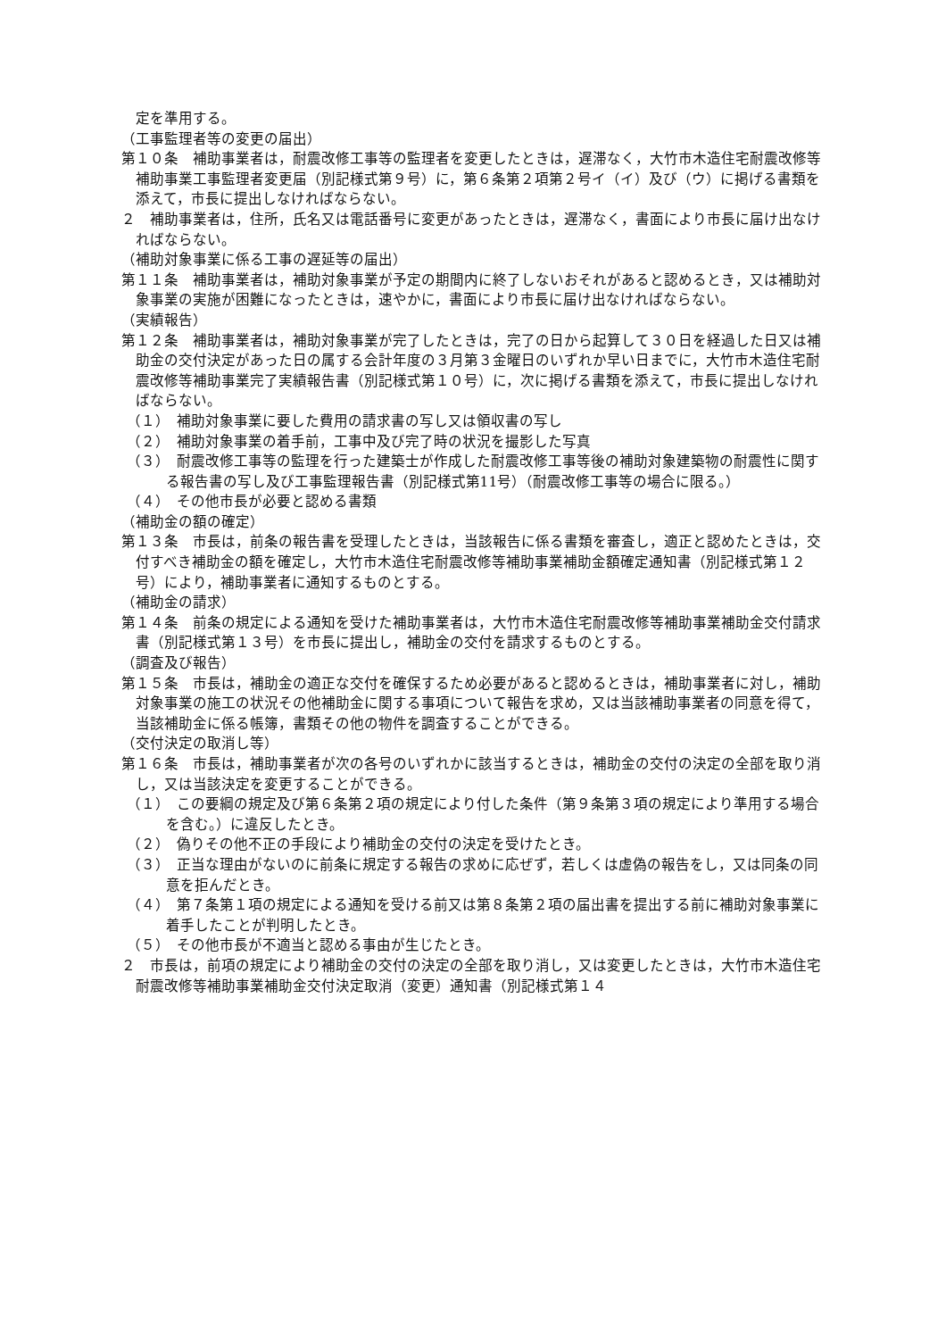定を準用する。
（工事監理者等の変更の届出）
第１０条　補助事業者は，耐震改修工事等の監理者を変更したときは，遅滞なく，大竹市木造住宅耐震改修等補助事業工事監理者変更届（別記様式第９号）に，第６条第２項第２号イ（イ）及び（ウ）に掲げる書類を添えて，市長に提出しなければならない。
２　補助事業者は，住所，氏名又は電話番号に変更があったときは，遅滞なく，書面により市長に届け出なければならない。
（補助対象事業に係る工事の遅延等の届出）
第１１条　補助事業者は，補助対象事業が予定の期間内に終了しないおそれがあると認めるとき，又は補助対象事業の実施が困難になったときは，速やかに，書面により市長に届け出なければならない。
（実績報告）
第１２条　補助事業者は，補助対象事業が完了したときは，完了の日から起算して３０日を経過した日又は補助金の交付決定があった日の属する会計年度の３月第３金曜日のいずれか早い日までに，大竹市木造住宅耐震改修等補助事業完了実績報告書（別記様式第１０号）に，次に掲げる書類を添えて，市長に提出しなければならない。
（１）　補助対象事業に要した費用の請求書の写し又は領収書の写し
（２）　補助対象事業の着手前，工事中及び完了時の状況を撮影した写真
（３）　耐震改修工事等の監理を行った建築士が作成した耐震改修工事等後の補助対象建築物の耐震性に関する報告書の写し及び工事監理報告書（別記様式第11号）（耐震改修工事等の場合に限る。）
（４）　その他市長が必要と認める書類
（補助金の額の確定）
第１３条　市長は，前条の報告書を受理したときは，当該報告に係る書類を審査し，適正と認めたときは，交付すべき補助金の額を確定し，大竹市木造住宅耐震改修等補助事業補助金額確定通知書（別記様式第１２号）により，補助事業者に通知するものとする。
（補助金の請求）
第１４条　前条の規定による通知を受けた補助事業者は，大竹市木造住宅耐震改修等補助事業補助金交付請求書（別記様式第１３号）を市長に提出し，補助金の交付を請求するものとする。
（調査及び報告）
第１５条　市長は，補助金の適正な交付を確保するため必要があると認めるときは，補助事業者に対し，補助対象事業の施工の状況その他補助金に関する事項について報告を求め，又は当該補助事業者の同意を得て，当該補助金に係る帳簿，書類その他の物件を調査することができる。
（交付決定の取消し等）
第１６条　市長は，補助事業者が次の各号のいずれかに該当するときは，補助金の交付の決定の全部を取り消し，又は当該決定を変更することができる。
（１）　この要綱の規定及び第６条第２項の規定により付した条件（第９条第３項の規定により準用する場合を含む。）に違反したとき。
（２）　偽りその他不正の手段により補助金の交付の決定を受けたとき。
（３）　正当な理由がないのに前条に規定する報告の求めに応ぜず，若しくは虚偽の報告をし，又は同条の同意を拒んだとき。
（４）　第７条第１項の規定による通知を受ける前又は第８条第２項の届出書を提出する前に補助対象事業に着手したことが判明したとき。
（５）　その他市長が不適当と認める事由が生じたとき。
２　市長は，前項の規定により補助金の交付の決定の全部を取り消し，又は変更したときは，大竹市木造住宅耐震改修等補助事業補助金交付決定取消（変更）通知書（別記様式第１４